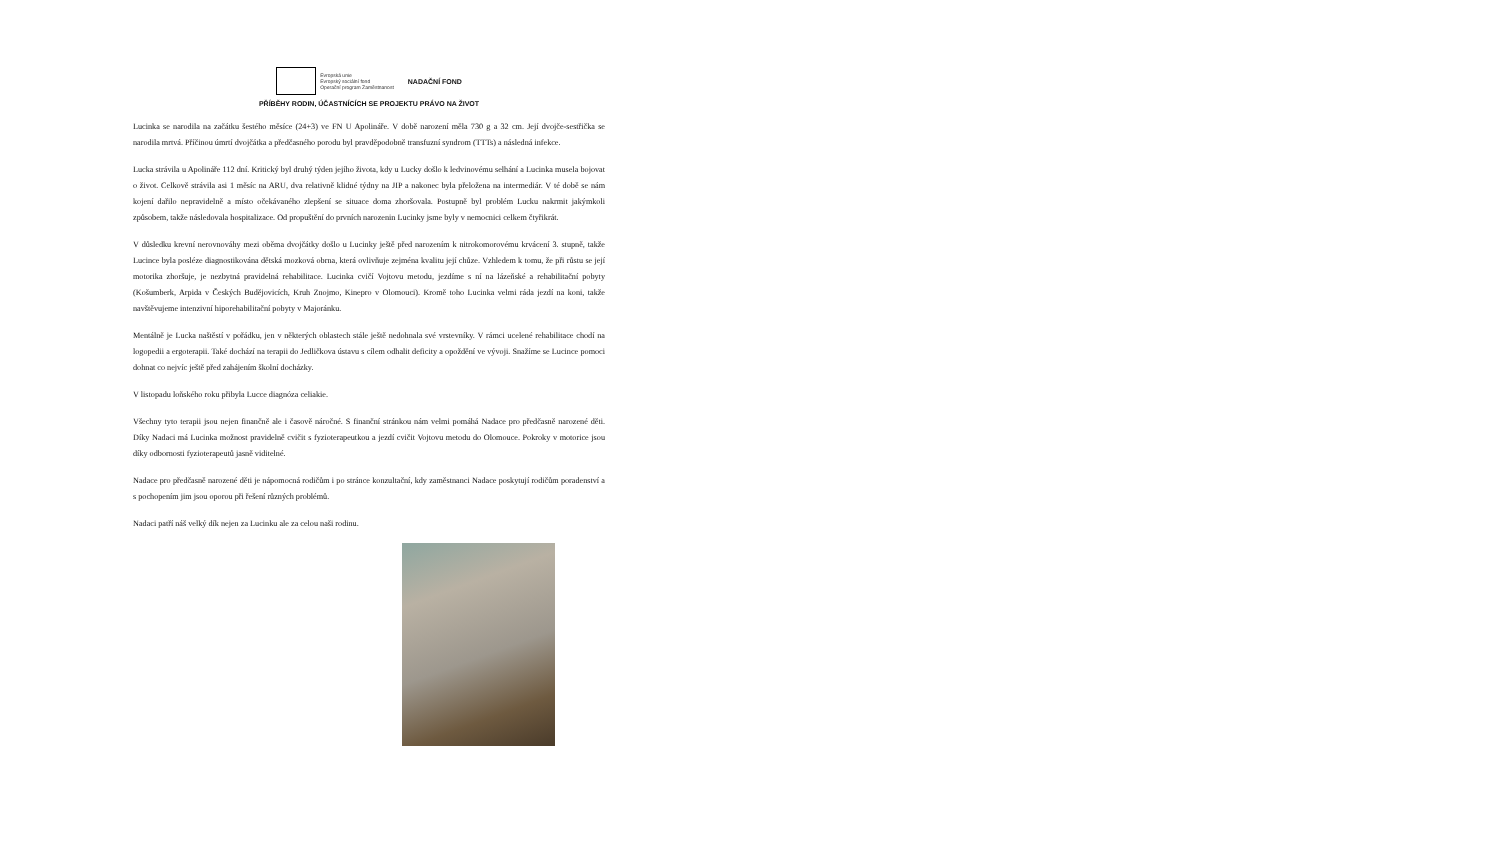Evropská unie
Evropský sociální fond
Operační program Zaměstnanost
NADAČNÍ FOND
PŘÍBĚHY RODIN, ÚČASTNÍCÍCH SE PROJEKTU PRÁVO NA ŽIVOT
Lucinka se narodila na začátku šestého měsíce (24+3) ve FN U Apolináře. V době narození měla 730 g a 32 cm. Její dvojče-sestřička se narodila mrtvá. Příčinou úmrtí dvojčátka a předčasného porodu byl pravděpodobně transfuzní syndrom (TTTs) a následná infekce.
Lucka strávila u Apolináře 112 dní. Kritický byl druhý týden jejího života, kdy u Lucky došlo k ledvinovému selhání a Lucinka musela bojovat o život. Celkově strávila asi 1 měsíc na ARU, dva relativně klidné týdny na JIP a nakonec byla přeložena na intermediár. V té době se nám kojení dařilo nepravidelně a místo očekávaného zlepšení se situace doma zhoršovala. Postupně byl problém Lucku nakrmit jakýmkoli způsobem, takže následovala hospitalizace. Od propuštění do prvních narozenin Lucinky jsme byly v nemocnici celkem čtyřikrát.
V důsledku krevní nerovnováhy mezi oběma dvojčátky došlo u Lucinky ještě před narozením k nitrokomorovému krvácení 3. stupně, takže Lucince byla posléze diagnostikována dětská mozková obrna, která ovlivňuje zejména kvalitu její chůze. Vzhledem k tomu, že při růstu se její motorika zhoršuje, je nezbytná pravidelná rehabilitace. Lucinka cvičí Vojtovu metodu, jezdíme s ní na lázeňské a rehabilitační pobyty (Košumberk, Arpida v Českých Budějovicích, Kruh Znojmo, Kinepro v Olomouci). Kromě toho Lucinka velmi ráda jezdí na koni, takže navštěvujeme intenzivní hiporehabilitační pobyty v Majoránku.
Mentálně je Lucka naštěstí v pořádku, jen v některých oblastech stále ještě nedohnala své vrstevníky. V rámci ucelené rehabilitace chodí na logopedii a ergoterapii. Také dochází na terapii do Jedličkova ústavu s cílem odhalit deficity a opoždění ve vývoji. Snažíme se Lucince pomoci dohnat co nejvíc ještě před zahájením školní docházky.
V listopadu loňského roku přibyla Lucce diagnóza celiakie.
Všechny tyto terapii jsou nejen finančně ale i časově náročné. S finanční stránkou nám velmi pomáhá Nadace pro předčasně narozené děti. Díky Nadaci má Lucinka možnost pravidelně cvičit s fyzioterapeutkou a jezdí cvičit Vojtovu metodu do Olomouce. Pokroky v motorice jsou díky odbornosti fyzioterapeutů jasně viditelné.
Nadace pro předčasně narozené děti je nápomocná rodičům i po stránce konzultační, kdy zaměstnanci Nadace poskytují rodičům poradenství a s pochopením jim jsou oporou při řešení různých problémů.
Nadaci patří náš velký dík nejen za Lucinku ale za celou naši rodinu.